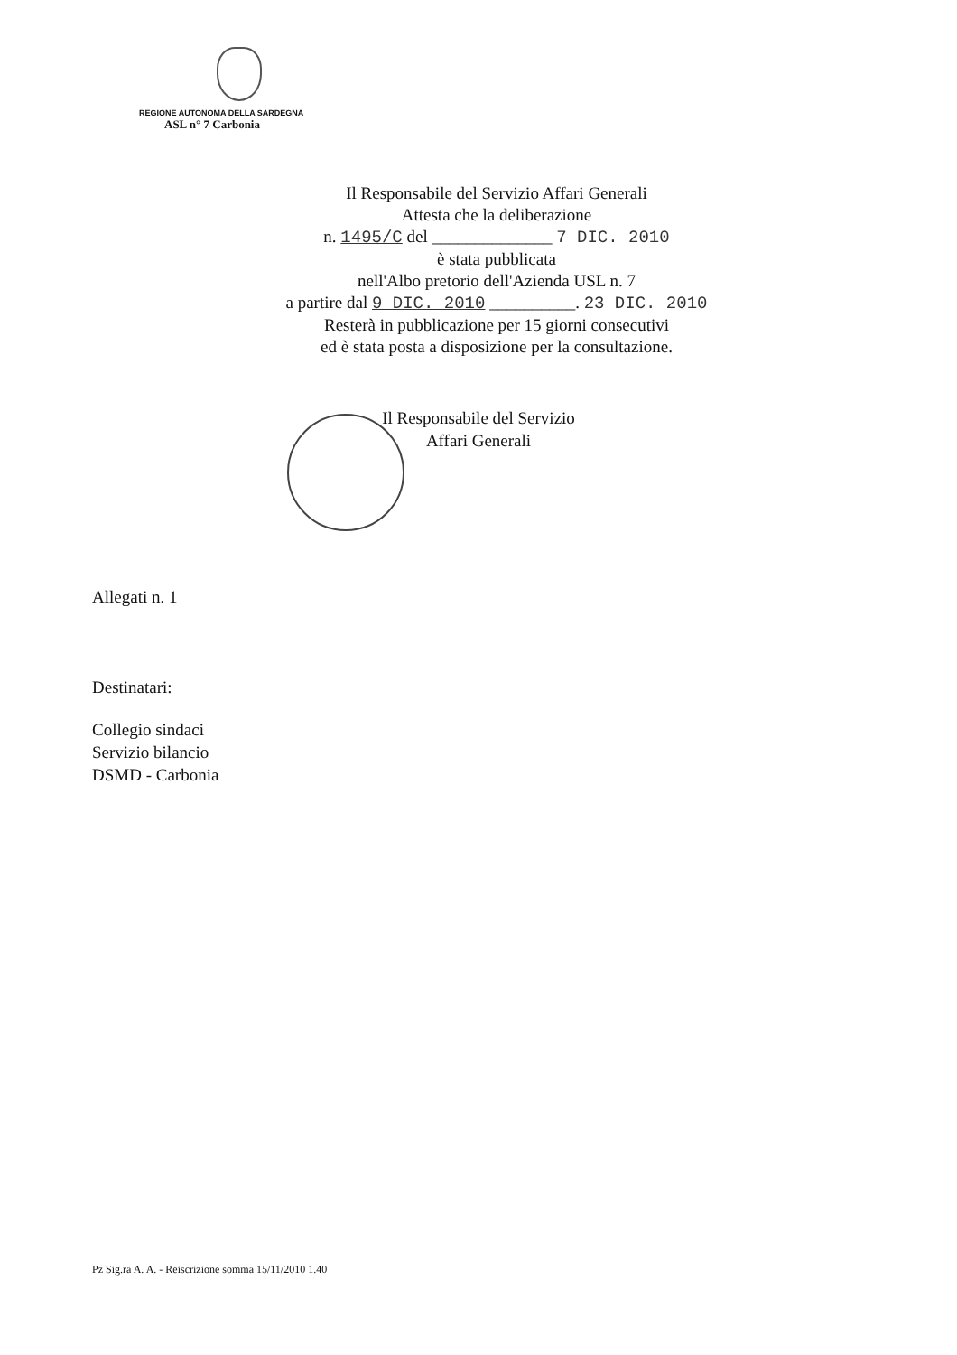REGIONE AUTONOMA DELLA SARDEGNA
ASL n° 7 Carbonia
Il Responsabile del Servizio Affari Generali
Attesta che la deliberazione
n. 1495/C del ______________ 7 DIC. 2010
è stata pubblicata
nell'Albo pretorio dell'Azienda USL n. 7
a partire dal 9 DIC. 2010 __________. 23 DIC. 2010
Resterà in pubblicazione per 15 giorni consecutivi
ed è stata posta a disposizione per la consultazione.
Il Responsabile del Servizio
Affari Generali
Allegati n. 1
Destinatari:
Collegio sindaci
Servizio bilancio
DSMD - Carbonia
Pz Sig.ra A. A. - Reiscrizione somma 15/11/2010 1.40